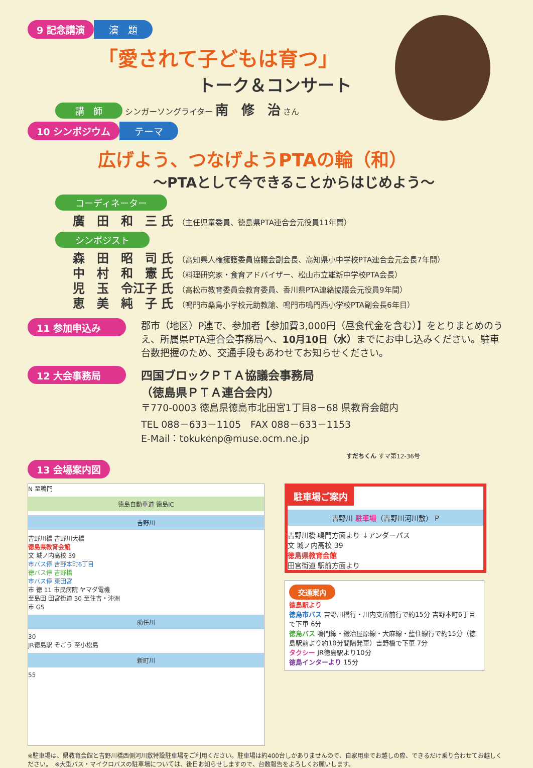9 記念講演 演　題
「愛されて子どもは育つ」
トーク＆コンサート
講　師 シンガーソングライター 南　修　治 さん
10 シンポジウム テーマ
広げよう、つなげようPTAの輪（和）
～PTAとして今できることからはじめよう～
コーディネーター
廣　田　和　三 氏 （主任児童委員、徳島県PTA連合会元役員11年間）
シンポジスト
森　田　昭　司 氏 （高知県人権擁護委員協議会副会長、高知県小中学校PTA連合会元会長7年間）
中　村　和　憲 氏 （料理研究家・食育アドバイザー、松山市立雄新中学校PTA会長）
児　玉　令江子 氏 （高松市教育委員会教育委員、香川県PTA連絡協議会元役員9年間）
恵　美　純　子 氏 （鳴門市桑島小学校元助教諭、鳴門市鳴門西小学校PTA副会長6年目）
11 参加申込み
郡市（地区）P連で、参加者【参加費3,000円（昼食代金を含む）】をとりまとめのうえ、所属県PTA連合会事務局へ、10月10日（水）までにお申し込みください。駐車台数把握のため、交通手段もあわせてお知らせください。
12 大会事務局
四国ブロックＰＴＡ協議会事務局
（徳島県ＰＴＡ連合会内）
〒770-0003 徳島県徳島市北田宮1丁目8－68 県教育会館内
TEL 088－633－1105　FAX 088－633－1153
E-Mail：tokukenp@muse.ocm.ne.jp
すだちくん すマ第12-36号
13 会場案内図
N 至鳴門
徳島自動車道 徳島IC
吉野川
吉野川橋 吉野川大橋
徳島県教育会館
文 城ノ内高校 39
市バス停 吉野本町6丁目
徳バス停 吉野橋
市バス停 東田宮
市 徳 11 市民病院 ヤマダ電機
至島田 田宮街道 30 至住吉・沖洲
市 GS
助任川
30
JR徳島駅 そごう 至小松島
新町川
55
駐車場ご案内
吉野川 駐車場（吉野川河川敷） P
吉野川橋 鳴門方面より ↓アンダーパス
文 城ノ内高校 39
徳島県教育会館
田宮街道 駅前方面より
交通案内
徳島駅より
徳島市バス 吉野川橋行・川内支所前行で約15分 吉野本町6丁目で下車 6分
徳島バス 鳴門線・鍛冶屋原線・大麻線・藍住線行で約15分（徳島駅前より約10分間隔発車）吉野橋で下車 7分
タクシー JR徳島駅より10分
徳島インターより 15分
※駐車場は、県教育会館と吉野川橋西側河川敷特設駐車場をご利用ください。駐車場は約400台しかありませんので、自家用車でお越しの際、できるだけ乗り合わせてお越しください。　※大型バス・マイクロバスの駐車場については、後日お知らせしますので、台数報告をよろしくお願いします。